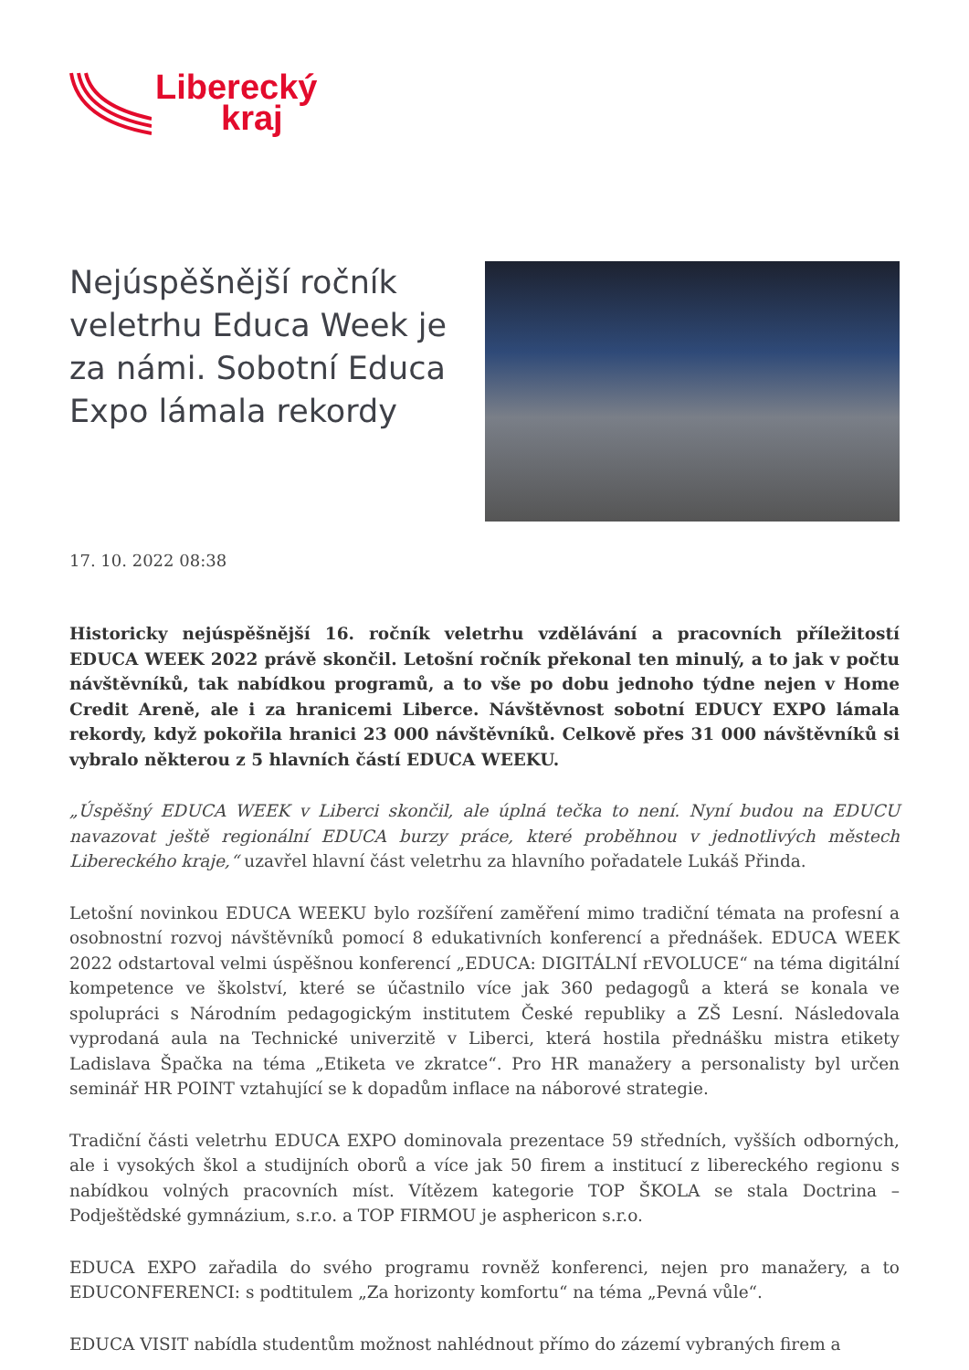Liberecký
kraj
Nejúspěšnější ročník veletrhu Educa Week je za námi. Sobotní Educa Expo lámala rekordy
17. 10. 2022 08:38
Historicky nejúspěšnější 16. ročník veletrhu vzdělávání a pracovních příležitostí EDUCA WEEK 2022 právě skončil. Letošní ročník překonal ten minulý, a to jak v počtu návštěvníků, tak nabídkou programů, a to vše po dobu jednoho týdne nejen v Home Credit Areně, ale i za hranicemi Liberce. Návštěvnost sobotní EDUCY EXPO lámala rekordy, když pokořila hranici 23 000 návštěvníků. Celkově přes 31 000 návštěvníků si vybralo některou z 5 hlavních částí EDUCA WEEKU.
„Úspěšný EDUCA WEEK v Liberci skončil, ale úplná tečka to není. Nyní budou na EDUCU navazovat ještě regionální EDUCA burzy práce, které proběhnou v jednotlivých městech Libereckého kraje,“ uzavřel hlavní část veletrhu za hlavního pořadatele Lukáš Přinda.
Letošní novinkou EDUCA WEEKU bylo rozšíření zaměření mimo tradiční témata na profesní a osobnostní rozvoj návštěvníků pomocí 8 edukativních konferencí a přednášek. EDUCA WEEK 2022 odstartoval velmi úspěšnou konferencí „EDUCA: DIGITÁLNÍ rEVOLUCE“ na téma digitální kompetence ve školství, které se účastnilo více jak 360 pedagogů a která se konala ve spolupráci s Národním pedagogickým institutem České republiky a ZŠ Lesní. Následovala vyprodaná aula na Technické univerzitě v Liberci, která hostila přednášku mistra etikety Ladislava Špačka na téma „Etiketa ve zkratce“. Pro HR manažery a personalisty byl určen seminář HR POINT vztahující se k dopadům inflace na náborové strategie.
Tradiční části veletrhu EDUCA EXPO dominovala prezentace 59 středních, vyšších odborných, ale i vysokých škol a studijních oborů a více jak 50 firem a institucí z libereckého regionu s nabídkou volných pracovních míst. Vítězem kategorie TOP ŠKOLA se stala Doctrina – Podještědské gymnázium, s.r.o. a TOP FIRMOU je asphericon s.r.o.
EDUCA EXPO zařadila do svého programu rovněž konferenci, nejen pro manažery, a to EDUCONFERENCI: s podtitulem „Za horizonty komfortu“ na téma „Pevná vůle“.
EDUCA VISIT nabídla studentům možnost nahlédnout přímo do zázemí vybraných firem a